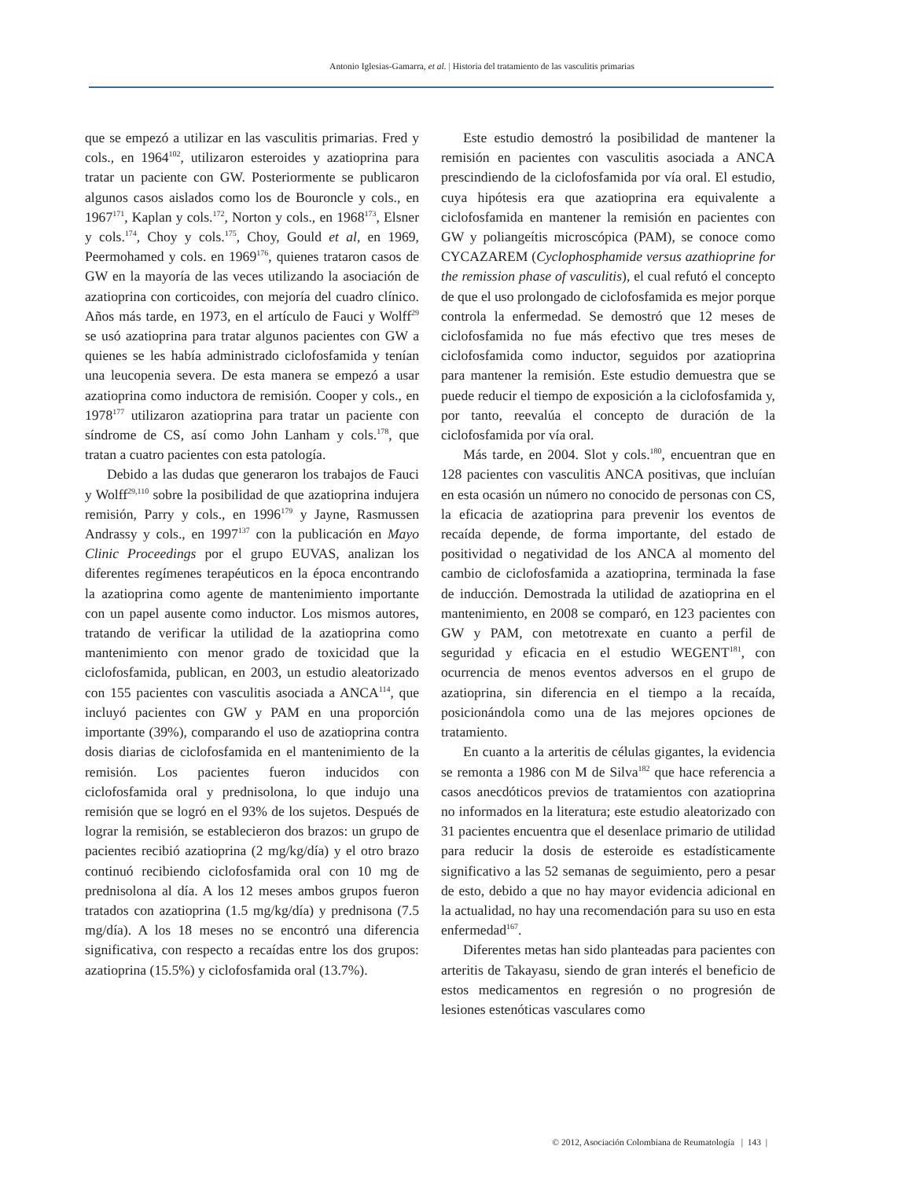Antonio Iglesias-Gamarra, et al. | Historia del tratamiento de las vasculitis primarias
que se empezó a utilizar en las vasculitis primarias. Fred y cols., en 1964<sup>102</sup>, utilizaron esteroides y azatioprina para tratar un paciente con GW. Posteriormente se publicaron algunos casos aislados como los de Bouroncle y cols., en 1967<sup>171</sup>, Kaplan y cols.<sup>172</sup>, Norton y cols., en 1968<sup>173</sup>, Elsner y cols.<sup>174</sup>, Choy y cols.<sup>175</sup>, Choy, Gould et al, en 1969, Peermohamed y cols. en 1969<sup>176</sup>, quienes trataron casos de GW en la mayoría de las veces utilizando la asociación de azatioprina con corticoides, con mejoría del cuadro clínico. Años más tarde, en 1973, en el artículo de Fauci y Wolff<sup>29</sup> se usó azatioprina para tratar algunos pacientes con GW a quienes se les había administrado ciclofosfamida y tenían una leucopenia severa. De esta manera se empezó a usar azatioprina como inductora de remisión. Cooper y cols., en 1978<sup>177</sup> utilizaron azatioprina para tratar un paciente con síndrome de CS, así como John Lanham y cols.<sup>178</sup>, que tratan a cuatro pacientes con esta patología.
Debido a las dudas que generaron los trabajos de Fauci y Wolff<sup>29,110</sup> sobre la posibilidad de que azatioprina indujera remisión, Parry y cols., en 1996<sup>179</sup> y Jayne, Rasmussen Andrassy y cols., en 1997<sup>137</sup> con la publicación en Mayo Clinic Proceedings por el grupo EUVAS, analizan los diferentes regímenes terapéuticos en la época encontrando la azatioprina como agente de mantenimiento importante con un papel ausente como inductor. Los mismos autores, tratando de verificar la utilidad de la azatioprina como mantenimiento con menor grado de toxicidad que la ciclofosfamida, publican, en 2003, un estudio aleatorizado con 155 pacientes con vasculitis asociada a ANCA<sup>114</sup>, que incluyó pacientes con GW y PAM en una proporción importante (39%), comparando el uso de azatioprina contra dosis diarias de ciclofosfamida en el mantenimiento de la remisión. Los pacientes fueron inducidos con ciclofosfamida oral y prednisolona, lo que indujo una remisión que se logró en el 93% de los sujetos. Después de lograr la remisión, se establecieron dos brazos: un grupo de pacientes recibió azatioprina (2 mg/kg/día) y el otro brazo continuó recibiendo ciclofosfamida oral con 10 mg de prednisolona al día. A los 12 meses ambos grupos fueron tratados con azatioprina (1.5 mg/kg/día) y prednisona (7.5 mg/día). A los 18 meses no se encontró una diferencia significativa, con respecto a recaídas entre los dos grupos: azatioprina (15.5%) y ciclofosfamida oral (13.7%).
Este estudio demostró la posibilidad de mantener la remisión en pacientes con vasculitis asociada a ANCA prescindiendo de la ciclofosfamida por vía oral. El estudio, cuya hipótesis era que azatioprina era equivalente a ciclofosfamida en mantener la remisión en pacientes con GW y poliangeítis microscópica (PAM), se conoce como CYCAZAREM (Cyclophosphamide versus azathioprine for the remission phase of vasculitis), el cual refutó el concepto de que el uso prolongado de ciclofosfamida es mejor porque controla la enfermedad. Se demostró que 12 meses de ciclofosfamida no fue más efectivo que tres meses de ciclofosfamida como inductor, seguidos por azatioprina para mantener la remisión. Este estudio demuestra que se puede reducir el tiempo de exposición a la ciclofosfamida y, por tanto, reevalúa el concepto de duración de la ciclofosfamida por vía oral.
Más tarde, en 2004. Slot y cols.<sup>180</sup>, encuentran que en 128 pacientes con vasculitis ANCA positivas, que incluían en esta ocasión un número no conocido de personas con CS, la eficacia de azatioprina para prevenir los eventos de recaída depende, de forma importante, del estado de positividad o negatividad de los ANCA al momento del cambio de ciclofosfamida a azatioprina, terminada la fase de inducción. Demostrada la utilidad de azatioprina en el mantenimiento, en 2008 se comparó, en 123 pacientes con GW y PAM, con metotrexate en cuanto a perfil de seguridad y eficacia en el estudio WEGENT<sup>181</sup>, con ocurrencia de menos eventos adversos en el grupo de azatioprina, sin diferencia en el tiempo a la recaída, posicionándola como una de las mejores opciones de tratamiento.
En cuanto a la arteritis de células gigantes, la evidencia se remonta a 1986 con M de Silva<sup>182</sup> que hace referencia a casos anecdóticos previos de tratamientos con azatioprina no informados en la literatura; este estudio aleatorizado con 31 pacientes encuentra que el desenlace primario de utilidad para reducir la dosis de esteroide es estadísticamente significativo a las 52 semanas de seguimiento, pero a pesar de esto, debido a que no hay mayor evidencia adicional en la actualidad, no hay una recomendación para su uso en esta enfermedad<sup>167</sup>.
Diferentes metas han sido planteadas para pacientes con arteritis de Takayasu, siendo de gran interés el beneficio de estos medicamentos en regresión o no progresión de lesiones estenóticas vasculares como
© 2012, Asociación Colombiana de Reumatología | 143 |